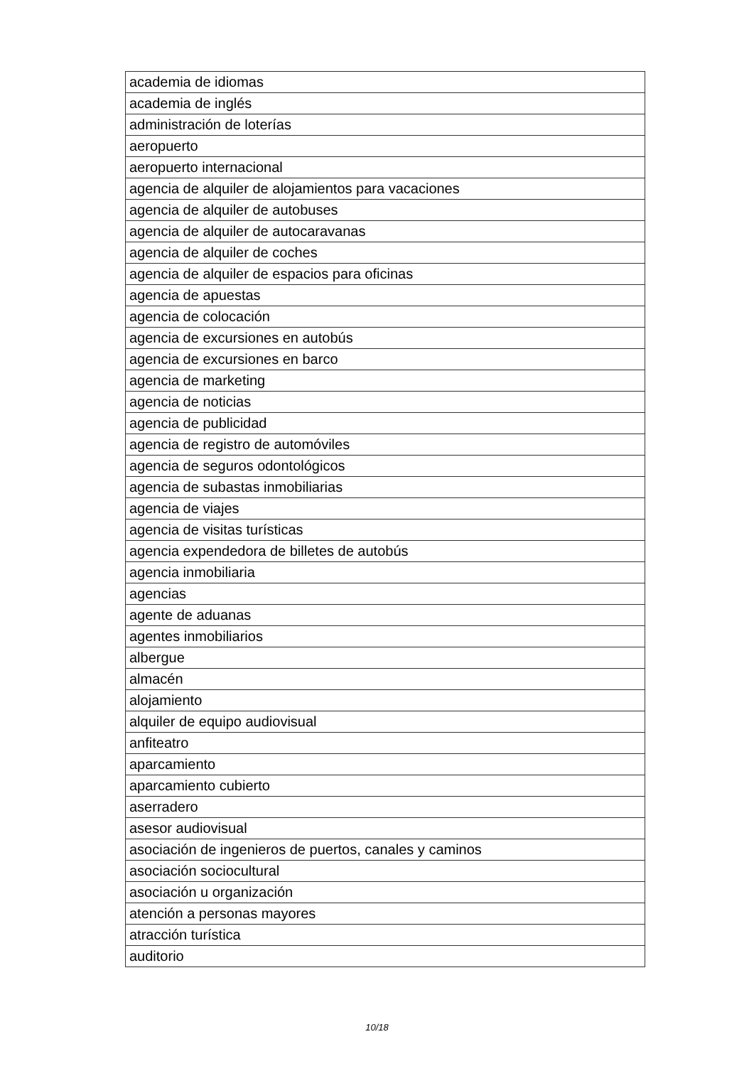| academia de idiomas |
| academia de inglés |
| administración de loterías |
| aeropuerto |
| aeropuerto internacional |
| agencia de alquiler de alojamientos para vacaciones |
| agencia de alquiler de autobuses |
| agencia de alquiler de autocaravanas |
| agencia de alquiler de coches |
| agencia de alquiler de espacios para oficinas |
| agencia de apuestas |
| agencia de colocación |
| agencia de excursiones en autobús |
| agencia de excursiones en barco |
| agencia de marketing |
| agencia de noticias |
| agencia de publicidad |
| agencia de registro de automóviles |
| agencia de seguros odontológicos |
| agencia de subastas inmobiliarias |
| agencia de viajes |
| agencia de visitas turísticas |
| agencia expendedora de billetes de autobús |
| agencia inmobiliaria |
| agencias |
| agente de aduanas |
| agentes inmobiliarios |
| albergue |
| almacén |
| alojamiento |
| alquiler de equipo audiovisual |
| anfiteatro |
| aparcamiento |
| aparcamiento cubierto |
| aserradero |
| asesor audiovisual |
| asociación de ingenieros de puertos, canales y caminos |
| asociación sociocultural |
| asociación u organización |
| atención a personas mayores |
| atracción turística |
| auditorio |
10/18